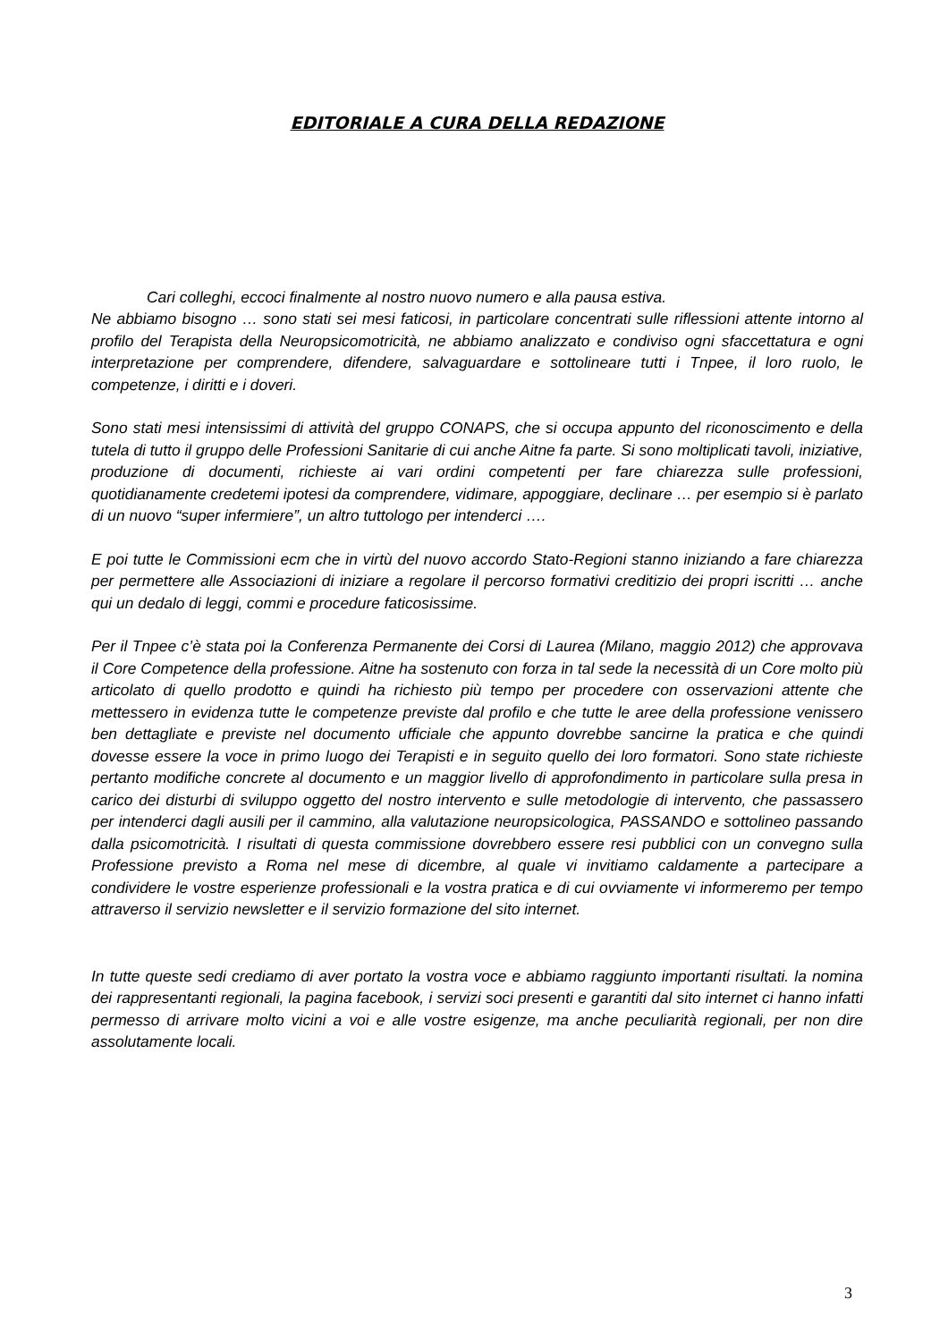EDITORIALE A CURA DELLA REDAZIONE
Cari colleghi, eccoci finalmente al nostro nuovo numero e alla pausa estiva.
Ne abbiamo bisogno … sono stati sei mesi faticosi, in particolare concentrati sulle riflessioni attente intorno al profilo del Terapista della Neuropsicomotricità, ne abbiamo analizzato e condiviso ogni sfaccettatura e ogni interpretazione per comprendere, difendere, salvaguardare e sottolineare tutti i Tnpee, il loro ruolo, le competenze, i diritti e i doveri.
Sono stati mesi intensissimi di attività del gruppo CONAPS, che si occupa appunto del riconoscimento e della tutela di tutto il gruppo delle Professioni Sanitarie di cui anche Aitne fa parte. Si sono moltiplicati tavoli, iniziative, produzione di documenti, richieste ai vari ordini competenti per fare chiarezza sulle professioni, quotidianamente credetemi ipotesi da comprendere, vidimare, appoggiare, declinare … per esempio si è parlato di un nuovo “super infermiere”, un altro tuttologo per intenderci ….
E poi tutte le Commissioni ecm che in virtù del nuovo accordo Stato-Regioni stanno iniziando a fare chiarezza per permettere alle Associazioni di iniziare a regolare il percorso formativi creditizio dei propri iscritti … anche qui un dedalo di leggi, commi e procedure faticosissime.
Per il Tnpee c’è stata poi la Conferenza Permanente dei Corsi di Laurea (Milano, maggio 2012) che approvava il Core Competence della professione. Aitne ha sostenuto con forza in tal sede la necessità di un Core molto più articolato di quello prodotto e quindi ha richiesto più tempo per procedere con osservazioni attente che mettessero in evidenza tutte le competenze previste dal profilo e che tutte le aree della professione venissero ben dettagliate e previste nel documento ufficiale che appunto dovrebbe sancirne la pratica e che quindi dovesse essere la voce in primo luogo dei Terapisti e in seguito quello dei loro formatori. Sono state richieste pertanto modifiche concrete al documento e un maggior livello di approfondimento in particolare sulla presa in carico dei disturbi di sviluppo oggetto del nostro intervento e sulle metodologie di intervento, che passassero per intenderci dagli ausili per il cammino, alla valutazione neuropsicologica, PASSANDO e sottolineo passando dalla psicomotricità. I risultati di questa commissione dovrebbero essere resi pubblici con un convegno sulla Professione previsto a Roma nel mese di dicembre, al quale vi invitiamo caldamente a partecipare a condividere le vostre esperienze professionali e la vostra pratica e di cui ovviamente vi informeremo per tempo attraverso il servizio newsletter e il servizio formazione del sito internet.
In tutte queste sedi crediamo di aver portato la vostra voce e abbiamo raggiunto importanti risultati. la nomina dei rappresentanti regionali, la pagina facebook, i servizi soci presenti e garantiti dal sito internet ci hanno infatti permesso di arrivare molto vicini a voi e alle vostre esigenze, ma anche peculiarità regionali, per non dire assolutamente locali.
3